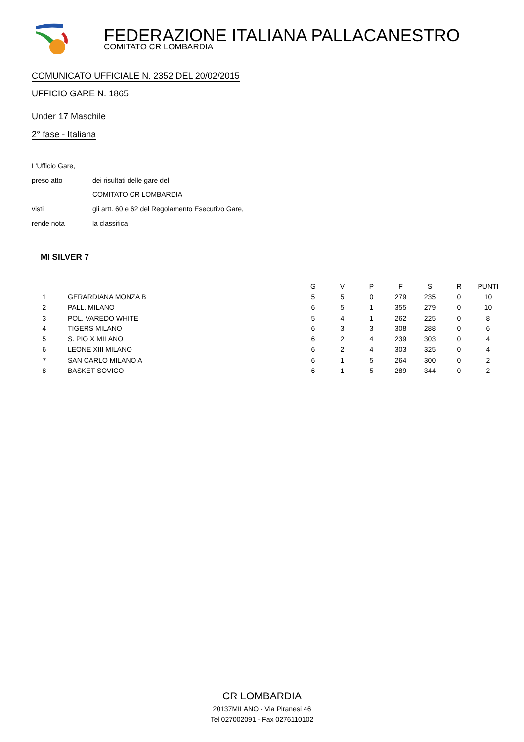FEDERAZIONE ITALIANA PALLACANESTRO
COMITATO CR LOMBARDIA
COMUNICATO UFFICIALE N. 2352 DEL 20/02/2015
UFFICIO GARE N. 1865
Under 17 Maschile
2° fase - Italiana
L'Ufficio Gare,
preso atto dei risultati delle gare del
COMITATO CR LOMBARDIA
visti gli artt. 60 e 62 del Regolamento Esecutivo Gare,
rende nota la classifica
MI SILVER 7
| | | G | V | P | F | S | R | PUNTI |
| --- | --- | --- | --- | --- | --- | --- | --- | --- |
| 1 | GERARDIANA MONZA B | 5 | 5 | 0 | 279 | 235 | 0 | 10 |
| 2 | PALL. MILANO | 6 | 5 | 1 | 355 | 279 | 0 | 10 |
| 3 | POL. VAREDO WHITE | 5 | 4 | 1 | 262 | 225 | 0 | 8 |
| 4 | TIGERS MILANO | 6 | 3 | 3 | 308 | 288 | 0 | 6 |
| 5 | S. PIO X MILANO | 6 | 2 | 4 | 239 | 303 | 0 | 4 |
| 6 | LEONE XIII MILANO | 6 | 2 | 4 | 303 | 325 | 0 | 4 |
| 7 | SAN CARLO MILANO A | 6 | 1 | 5 | 264 | 300 | 0 | 2 |
| 8 | BASKET SOVICO | 6 | 1 | 5 | 289 | 344 | 0 | 2 |
CR LOMBARDIA
20137MILANO - Via Piranesi 46
Tel 027002091 - Fax 0276110102